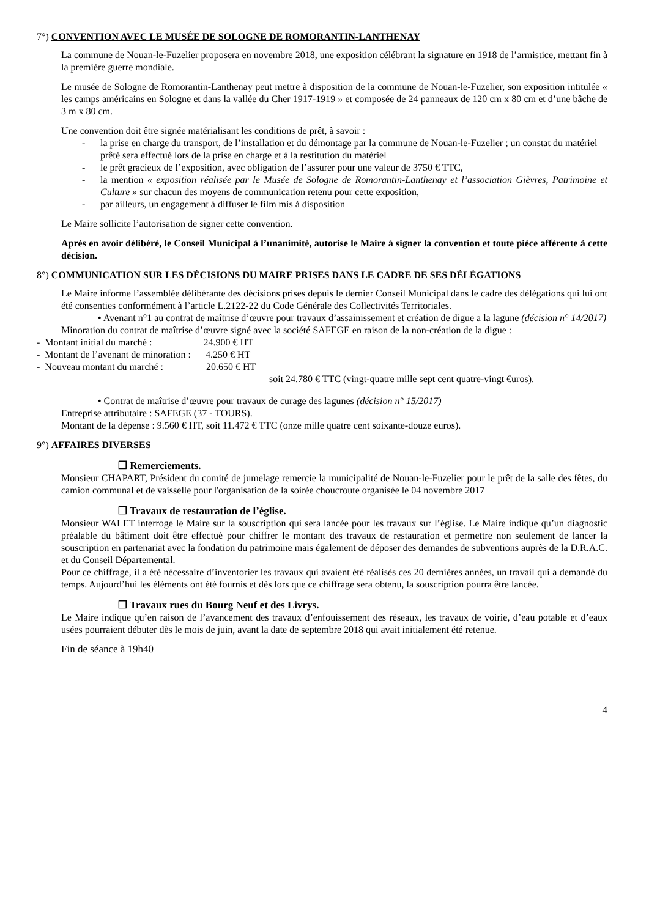7°) CONVENTION AVEC LE MUSÉE DE SOLOGNE DE ROMORANTIN-LANTHENAY
La commune de Nouan-le-Fuzelier proposera en novembre 2018, une exposition célébrant la signature en 1918 de l’armistice, mettant fin à la première guerre mondiale.
Le musée de Sologne de Romorantin-Lanthenay peut mettre à disposition de la commune de Nouan-le-Fuzelier, son exposition intitulée « les camps américains en Sologne et dans la vallée du Cher 1917-1919 » et composée de 24 panneaux de 120 cm x 80 cm et d’une bâche de 3 m x 80 cm.
Une convention doit être signée matérialisant les conditions de prêt, à savoir :
- la prise en charge du transport, de l’installation et du démontage par la commune de Nouan-le-Fuzelier ; un constat du matériel prêté sera effectué lors de la prise en charge et à la restitution du matériel
- le prêt gracieux de l’exposition, avec obligation de l’assurer pour une valeur de 3750 € TTC,
- la mention « exposition réalisée par le Musée de Sologne de Romorantin-Lanthenay et l’association Gièvres, Patrimoine et Culture » sur chacun des moyens de communication retenu pour cette exposition,
- par ailleurs, un engagement à diffuser le film mis à disposition
Le Maire sollicite l’autorisation de signer cette convention.
Après en avoir délibéré, le Conseil Municipal à l’unanimité, autorise le Maire à signer la convention et toute pièce afférente à cette décision.
8°) COMMUNICATION SUR LES DÉCISIONS DU MAIRE PRISES DANS LE CADRE DE SES DÉLÉGATIONS
Le Maire informe l’assemblée délibérante des décisions prises depuis le dernier Conseil Municipal dans le cadre des délégations qui lui ont été consenties conformément à l’article L.2122-22 du Code Générale des Collectivités Territoriales.
• Avenant n°1 au contrat de maîtrise d’œuvre pour travaux d’assainissement et création de digue a la lagune (décision n° 14/2017)
Minoration du contrat de maîtrise d’œuvre signé avec la société SAFEGE en raison de la non-création de la digue :
- Montant initial du marché : 24.900 € HT
- Montant de l’avenant de minoration : 4.250 € HT
- Nouveau montant du marché : 20.650 € HT
soit 24.780 € TTC (vingt-quatre mille sept cent quatre-vingt €uros).
• Contrat de maîtrise d’œuvre pour travaux de curage des lagunes (décision n° 15/2017)
Entreprise attributaire : SAFEGE (37 - TOURS).
Montant de la dépense : 9.560 € HT, soit 11.472 € TTC (onze mille quatre cent soixante-douze euros).
9°) AFFAIRES DIVERSES
❒ Remerciements.
Monsieur CHAPART, Président du comité de jumelage remercie la municipalité de Nouan-le-Fuzelier pour le prêt de la salle des fêtes, du camion communal et de vaisselle pour l'organisation de la soirée choucroute organisée le 04 novembre 2017
❒ Travaux de restauration de l’église.
Monsieur WALET interroge le Maire sur la souscription qui sera lancée pour les travaux sur l’église. Le Maire indique qu’un diagnostic préalable du bâtiment doit être effectué pour chiffrer le montant des travaux de restauration et permettre non seulement de lancer la souscription en partenariat avec la fondation du patrimoine mais également de déposer des demandes de subventions auprès de la D.R.A.C. et du Conseil Départemental.
Pour ce chiffrage, il a été nécessaire d’inventorier les travaux qui avaient été réalisés ces 20 dernières années, un travail qui a demandé du temps. Aujourd’hui les éléments ont été fournis et dès lors que ce chiffrage sera obtenu, la souscription pourra être lancée.
❒ Travaux rues du Bourg Neuf et des Livrys.
Le Maire indique qu’en raison de l’avancement des travaux d’enfouissement des réseaux, les travaux de voirie, d’eau potable et d’eaux usées pourraient débuter dès le mois de juin, avant la date de septembre 2018 qui avait initialement été retenue.
Fin de séance à 19h40
4